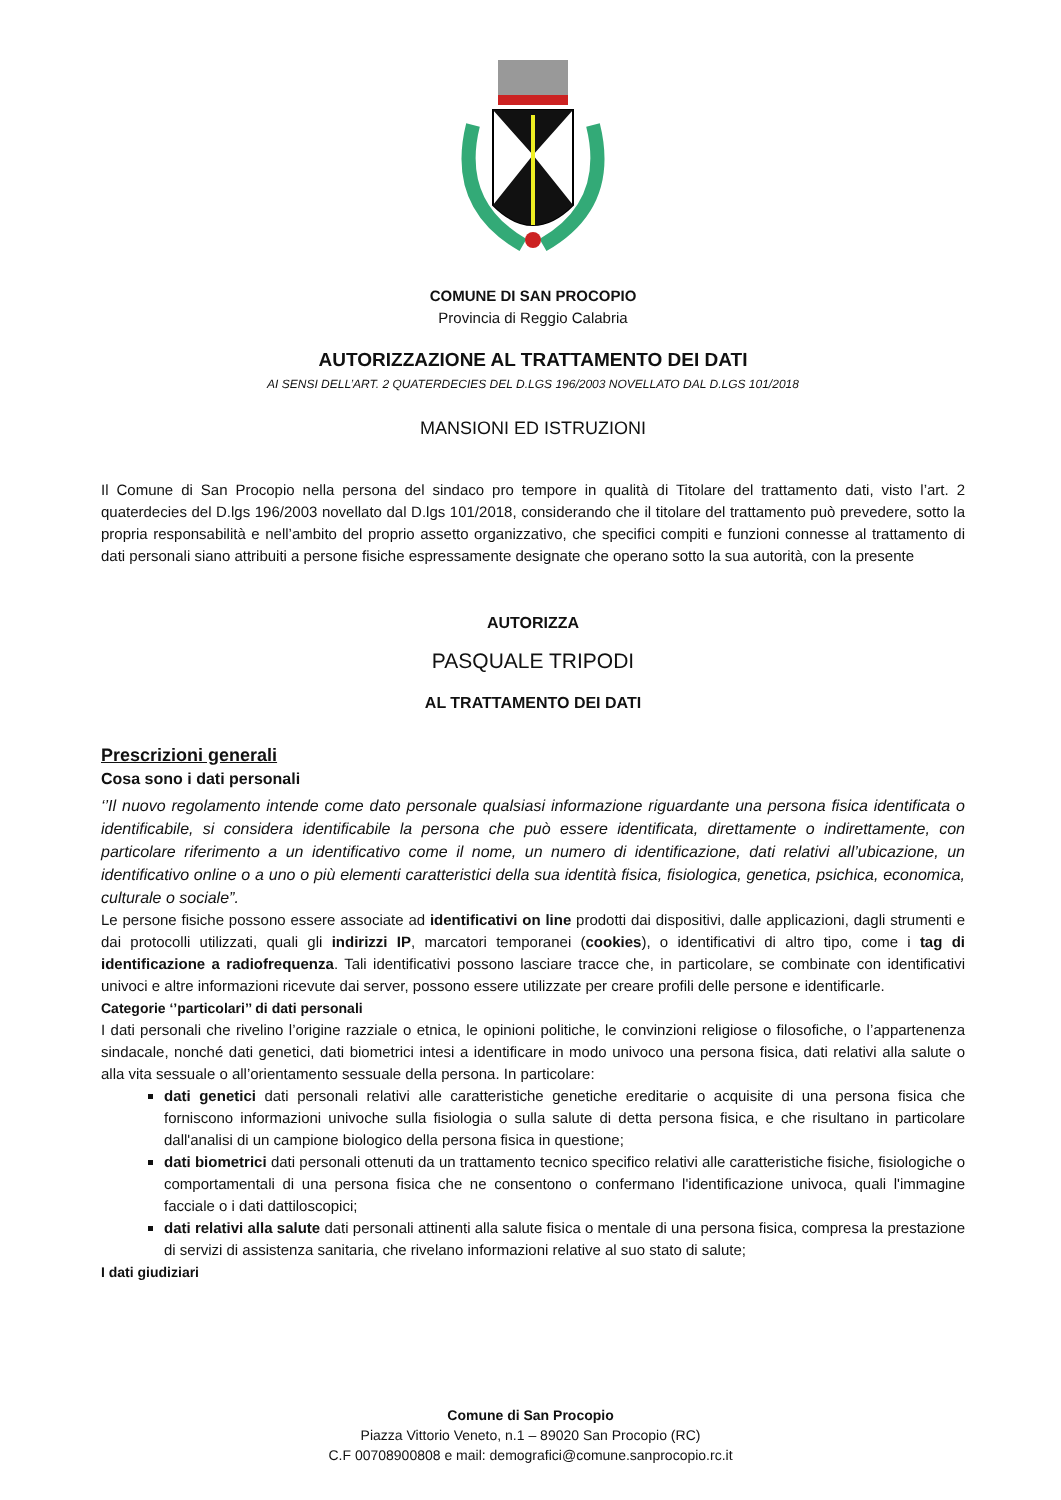COMUNE DI SAN PROCOPIO
Provincia di Reggio Calabria
AUTORIZZAZIONE AL TRATTAMENTO DEI DATI
AI SENSI DELL’ART. 2 QUATERDECIES DEL D.LGS 196/2003 NOVELLATO DAL D.LGS 101/2018
MANSIONI ED ISTRUZIONI
Il Comune di San Procopio nella persona del sindaco pro tempore in qualità di Titolare del trattamento dati, visto l’art. 2 quaterdecies del D.lgs 196/2003 novellato dal D.lgs 101/2018, considerando che il titolare del trattamento può prevedere, sotto la propria responsabilità e nell’ambito del proprio assetto organizzativo, che specifici compiti e funzioni connesse al trattamento di dati personali siano attribuiti a persone fisiche espressamente designate che operano sotto la sua autorità, con la presente
AUTORIZZA
PASQUALE TRIPODI
AL TRATTAMENTO DEI DATI
Prescrizioni generali
Cosa sono i dati personali
‘’Il nuovo regolamento intende come dato personale qualsiasi informazione riguardante una persona fisica identificata o identificabile, si considera identificabile la persona che può essere identificata, direttamente o indirettamente, con particolare riferimento a un identificativo come il nome, un numero di identificazione, dati relativi all’ubicazione, un identificativo online o a uno o più elementi caratteristici della sua identità fisica, fisiologica, genetica, psichica, economica, culturale o sociale”.
Le persone fisiche possono essere associate ad identificativi on line prodotti dai dispositivi, dalle applicazioni, dagli strumenti e dai protocolli utilizzati, quali gli indirizzi IP, marcatori temporanei (cookies), o identificativi di altro tipo, come i tag di identificazione a radiofrequenza. Tali identificativi possono lasciare tracce che, in particolare, se combinate con identificativi univoci e altre informazioni ricevute dai server, possono essere utilizzate per creare profili delle persone e identificarle.
Categorie ‘’particolari’’ di dati personali
I dati personali che rivelino l’origine razziale o etnica, le opinioni politiche, le convinzioni religiose o filosofiche, o l’appartenenza sindacale, nonché dati genetici, dati biometrici intesi a identificare in modo univoco una persona fisica, dati relativi alla salute o alla vita sessuale o all’orientamento sessuale della persona. In particolare:
dati genetici dati personali relativi alle caratteristiche genetiche ereditarie o acquisite di una persona fisica che forniscono informazioni univoche sulla fisiologia o sulla salute di detta persona fisica, e che risultano in particolare dall'analisi di un campione biologico della persona fisica in questione;
dati biometrici dati personali ottenuti da un trattamento tecnico specifico relativi alle caratteristiche fisiche, fisiologiche o comportamentali di una persona fisica che ne consentono o confermano l'identificazione univoca, quali l'immagine facciale o i dati dattiloscopici;
dati relativi alla salute dati personali attinenti alla salute fisica o mentale di una persona fisica, compresa la prestazione di servizi di assistenza sanitaria, che rivelano informazioni relative al suo stato di salute;
I dati giudiziari
Comune di San Procopio
Piazza Vittorio Veneto, n.1 – 89020 San Procopio (RC)
C.F 00708900808 e mail: demografici@comune.sanprocopio.rc.it